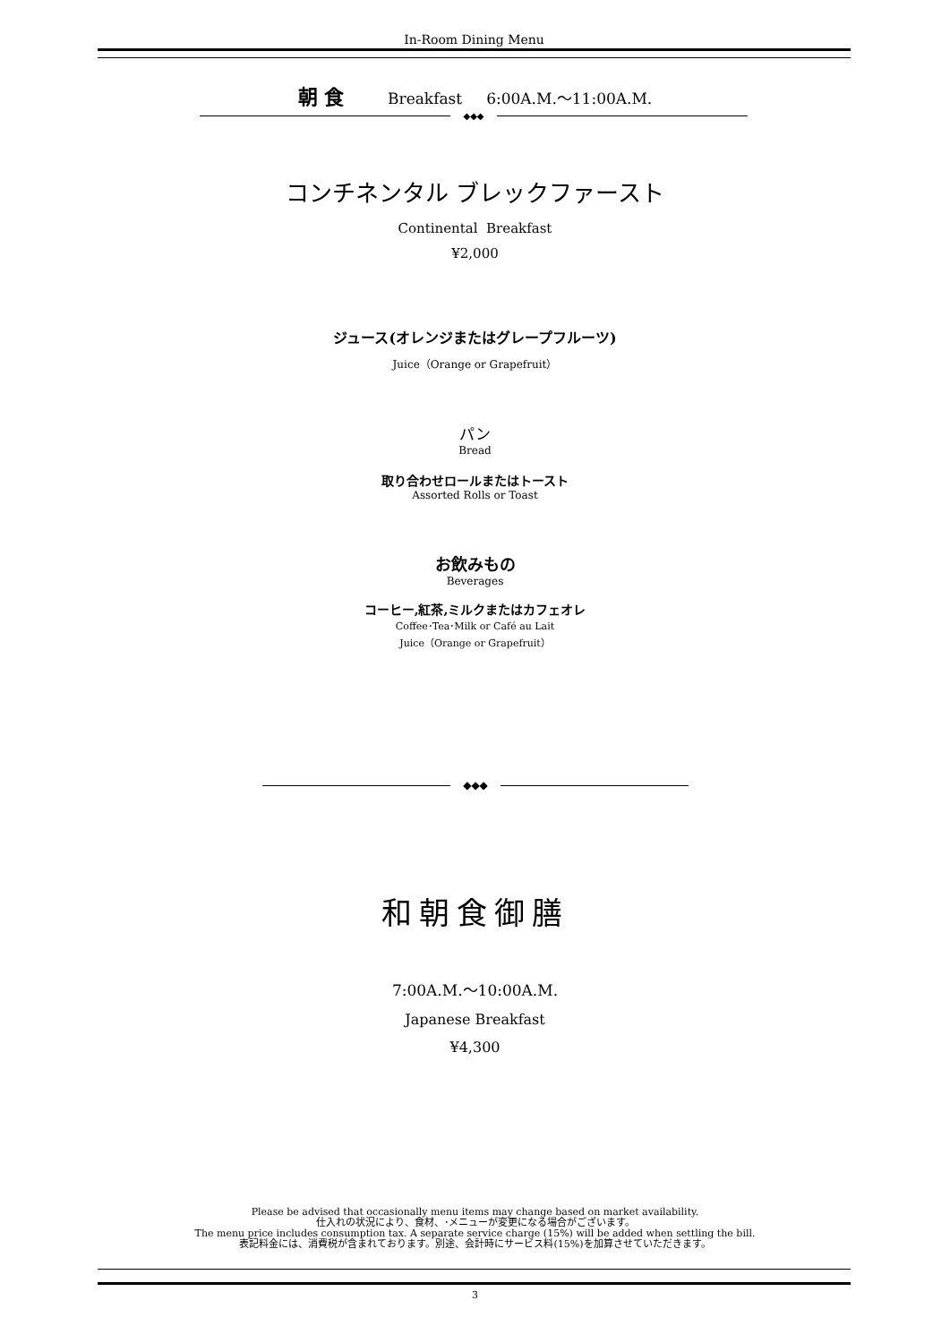In-Room Dining Menu
朝 食 Breakfast 6:00A.M.～11:00A.M.
◆◆◆
コンチネンタル ブレックファースト
Continental Breakfast
¥2,000
ジュース(オレンジまたはグレープフルーツ)
Juice（Orange or Grapefruit）
パン
Bread
取り合わせロールまたはトースト
Assorted Rolls or Toast
お飲みもの
Beverages
コーヒー,紅茶,ミルクまたはカフェオレ
Coffee･Tea･Milk or Café au Lait
Juice（Orange or Grapefruit）
◆◆◆
和朝食御膳
7:00A.M.～10:00A.M.
Japanese Breakfast
¥4,300
Please be advised that occasionally menu items may change based on market availability.
仕入れの状況により、食材、･メニューが変更になる場合がございます。
The menu price includes consumption tax. A separate service charge (15%) will be added when settling the bill.
表記料金には、消費税が含まれております。別途、会計時にサービス料(15%)を加算させていただきます。
3